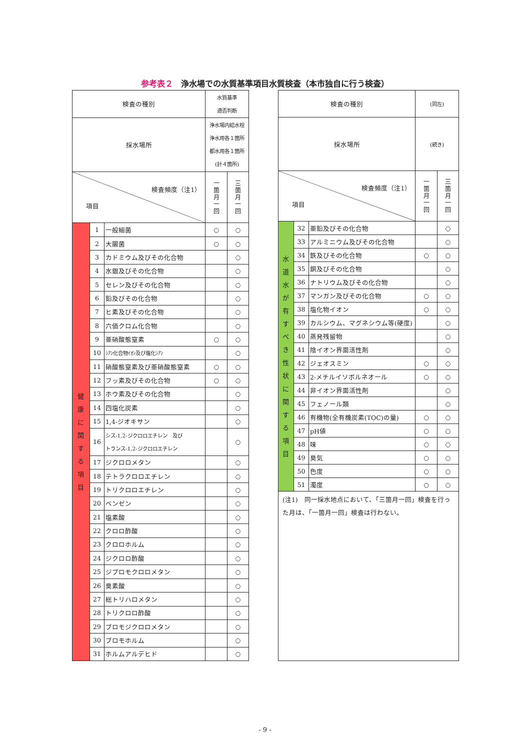参考表２　浄水場での水質基準項目水質検査（本市独自に行う検査）
| 検査の種別 | | | 水質基準 適否判断 | |
| 採水場所 | | | 浄水場内給水栓 浄水用各１箇所 都水用各１箇所 (計４箇所) | |
| 検査頻度（注1） 項目 | | | 一 箇 月 一 回 | 三 箇 月 一 回 |
| 健 康 に 関 す る 項 目 | 1 | 一般細菌 | ○ | ○ |
| | 2 | 大腸菌 | ○ | ○ |
| | 3 | カドミウム及びその化合物 | | ○ |
| | 4 | 水銀及びその化合物 | | ○ |
| | 5 | セレン及びその化合物 | | ○ |
| | 6 | 鉛及びその化合物 | | ○ |
| | 7 | ヒ素及びその化合物 | | ○ |
| | 8 | 六価クロム化合物 | | ○ |
| | 9 | 亜硝酸態窒素 | ○ | ○ |
| | 10 | ｼｱﾝ化合物ｲｵﾝ及び塩化ｼｱﾝ | | ○ |
| | 11 | 硝酸態窒素及び亜硝酸態窒素 | ○ | ○ |
| | 12 | フッ素及びその化合物 | ○ | ○ |
| | 13 | ホウ素及びその化合物 | | ○ |
| | 14 | 四塩化炭素 | | ○ |
| | 15 | 1,4-ジオキサン | | ○ |
| | 16 | シス-1,2-ジクロロエチレン 及び トランス-1,2-ジクロロエチレン | | ○ |
| | 17 | ジクロロメタン | | ○ |
| | 18 | テトラクロロエチレン | | ○ |
| | 19 | トリクロロエチレン | | ○ |
| | 20 | ベンゼン | | ○ |
| | 21 | 塩素酸 | | ○ |
| | 22 | クロロ酢酸 | | ○ |
| | 23 | クロロホルム | | ○ |
| | 24 | ジクロロ酢酸 | | ○ |
| | 25 | ジブロモクロロメタン | | ○ |
| | 26 | 臭素酸 | | ○ |
| | 27 | 総トリハロメタン | | ○ |
| | 28 | トリクロロ酢酸 | | ○ |
| | 29 | ブロモジクロロメタン | | ○ |
| | 30 | ブロモホルム | | ○ |
| | 31 | ホルムアルデヒド | | ○ |
| 検査の種別 | | | (同左) | |
| 採水場所 | | | (続き) | |
| 検査頻度（注1） 項目 | | | 一 箇 月 一 回 | 三 箇 月 一 回 |
| 水 道 水 が 有 す べ き 性 状 に 関 す る 項 目 | 32 | 亜鉛及びその化合物 | | ○ |
| | 33 | アルミニウム及びその化合物 | | ○ |
| | 34 | 鉄及びその化合物 | ○ | ○ |
| | 35 | 銅及びその化合物 | | ○ |
| | 36 | ナトリウム及びその化合物 | | ○ |
| | 37 | マンガン及びその化合物 | ○ | ○ |
| | 38 | 塩化物イオン | ○ | ○ |
| | 39 | カルシウム、マグネシウム等(硬度) | | ○ |
| | 40 | 蒸発残留物 | | ○ |
| | 41 | 陰イオン界面活性剤 | | ○ |
| | 42 | ジェオスミン | ○ | ○ |
| | 43 | 2-メチルイソボルネオール | ○ | ○ |
| | 44 | 非イオン界面活性剤 | | ○ |
| | 45 | フェノール類 | | ○ |
| | 46 | 有機物(全有機炭素(TOC)の量) | ○ | ○ |
| | 47 | pH値 | ○ | ○ |
| | 48 | 味 | ○ | ○ |
| | 49 | 臭気 | ○ | ○ |
| | 50 | 色度 | ○ | ○ |
| | 51 | 濁度 | ○ | ○ |
| (注1) 同一採水地点において、「三箇月一回」検査を行った月は、「一箇月一回」検査は行わない。 | | | | |
- 9 -